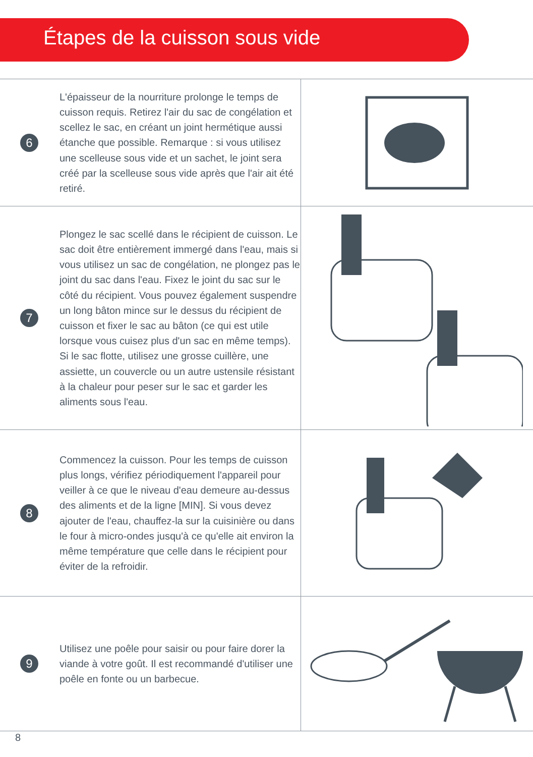Étapes de la cuisson sous vide
6
L'épaisseur de la nourriture prolonge le temps de cuisson requis. Retirez l'air du sac de congélation et scellez le sac, en créant un joint hermétique aussi étanche que possible. Remarque : si vous utilisez une scelleuse sous vide et un sachet, le joint sera créé par la scelleuse sous vide après que l'air ait été retiré.
7
Plongez le sac scellé dans le récipient de cuisson. Le sac doit être entièrement immergé dans l'eau, mais si vous utilisez un sac de congélation, ne plongez pas le joint du sac dans l'eau. Fixez le joint du sac sur le côté du récipient. Vous pouvez également suspendre un long bâton mince sur le dessus du récipient de cuisson et fixer le sac au bâton (ce qui est utile lorsque vous cuisez plus d'un sac en même temps). Si le sac flotte, utilisez une grosse cuillère, une assiette, un couvercle ou un autre ustensile résistant à la chaleur pour peser sur le sac et garder les aliments sous l'eau.
8
Commencez la cuisson. Pour les temps de cuisson plus longs, vérifiez périodiquement l'appareil pour veiller à ce que le niveau d'eau demeure au-dessus des aliments et de la ligne [MIN]. Si vous devez ajouter de l'eau, chauffez-la sur la cuisinière ou dans le four à micro-ondes jusqu'à ce qu'elle ait environ la même température que celle dans le récipient pour éviter de la refroidir.
9
Utilisez une poêle pour saisir ou pour faire dorer la viande à votre goût. Il est recommandé d'utiliser une poêle en fonte ou un barbecue.
8